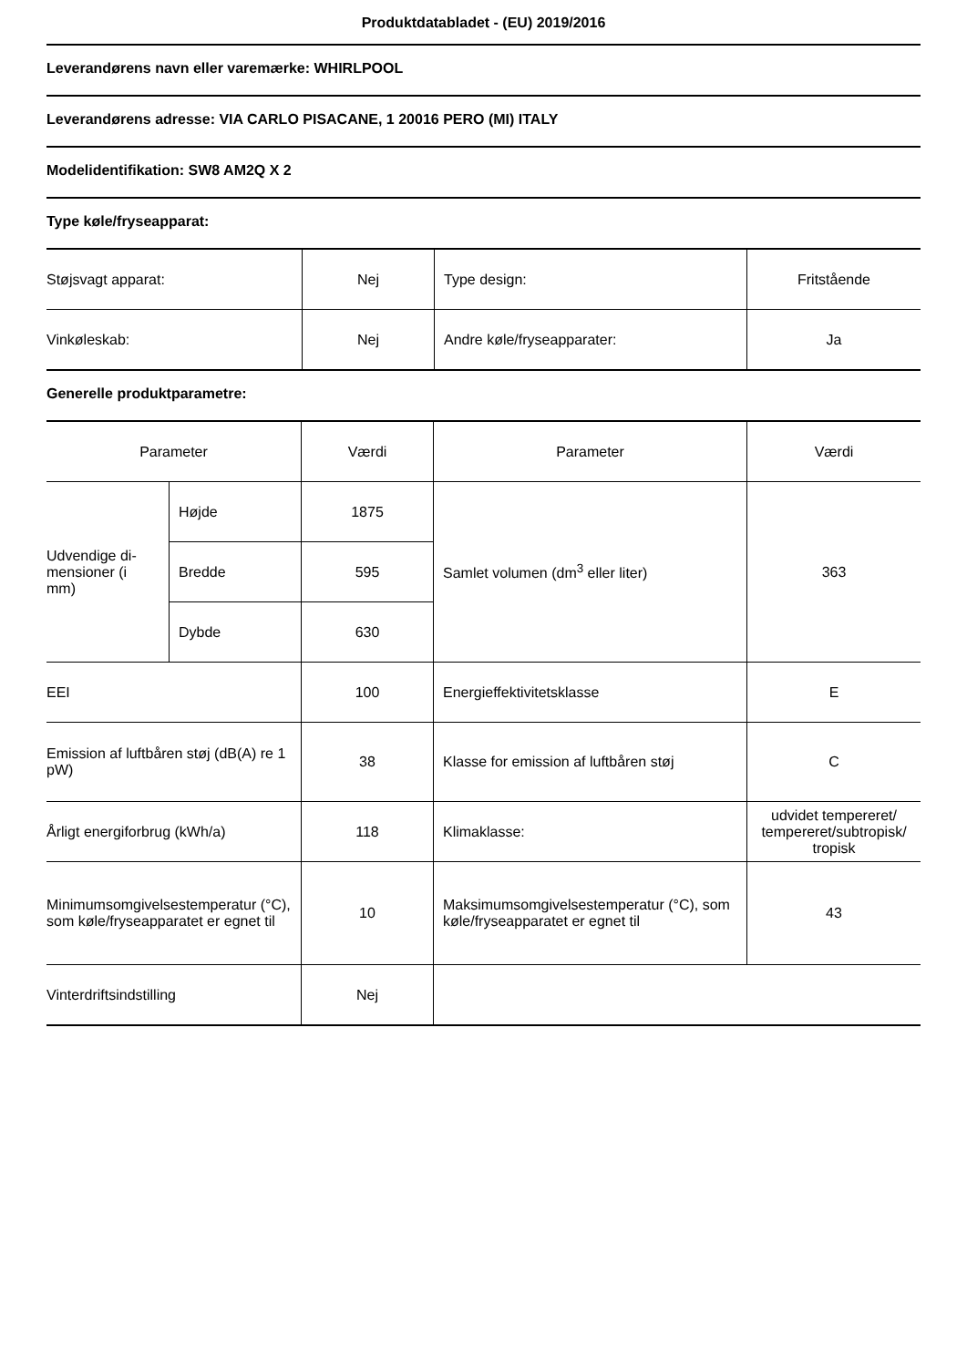Produktdatabladet - (EU) 2019/2016
Leverandørens navn eller varemærke: WHIRLPOOL
Leverandørens adresse: VIA CARLO PISACANE, 1 20016 PERO (MI) ITALY
Modelidentifikation: SW8 AM2Q X 2
Type køle/fryseapparat:
| Støjsvagt apparat: | Nej | Type design: | Fritstående |
| Vinkøleskab: | Nej | Andre køle/fryseapparater: | Ja |
Generelle produktparametre:
| Parameter | | Værdi | Parameter | Værdi |
| --- | --- | --- | --- | --- |
| Udvendige di- mensioner (i mm) | Højde | 1875 | Samlet volumen (dm<sup>3</sup> eller liter) | 363 |
| | Bredde | 595 | | |
| | Dybde | 630 | | |
| EEI | | 100 | Energieffektivitetsklasse | E |
| Emission af luftbåren støj (dB(A) re 1 pW) | | 38 | Klasse for emission af luftbåren støj | C |
| Årligt energiforbrug (kWh/a) | | 118 | Klimaklasse: | udvidet tempereret/ tempereret/subtropisk/ tropisk |
| Minimumsomgivelsestemperatur (°C), som køle/fryseapparatet er egnet til | | 10 | Maksimumsomgivelsestemperatur (°C), som køle/fryseapparatet er egnet til | 43 |
| Vinterdriftsindstilling | | Nej | | |